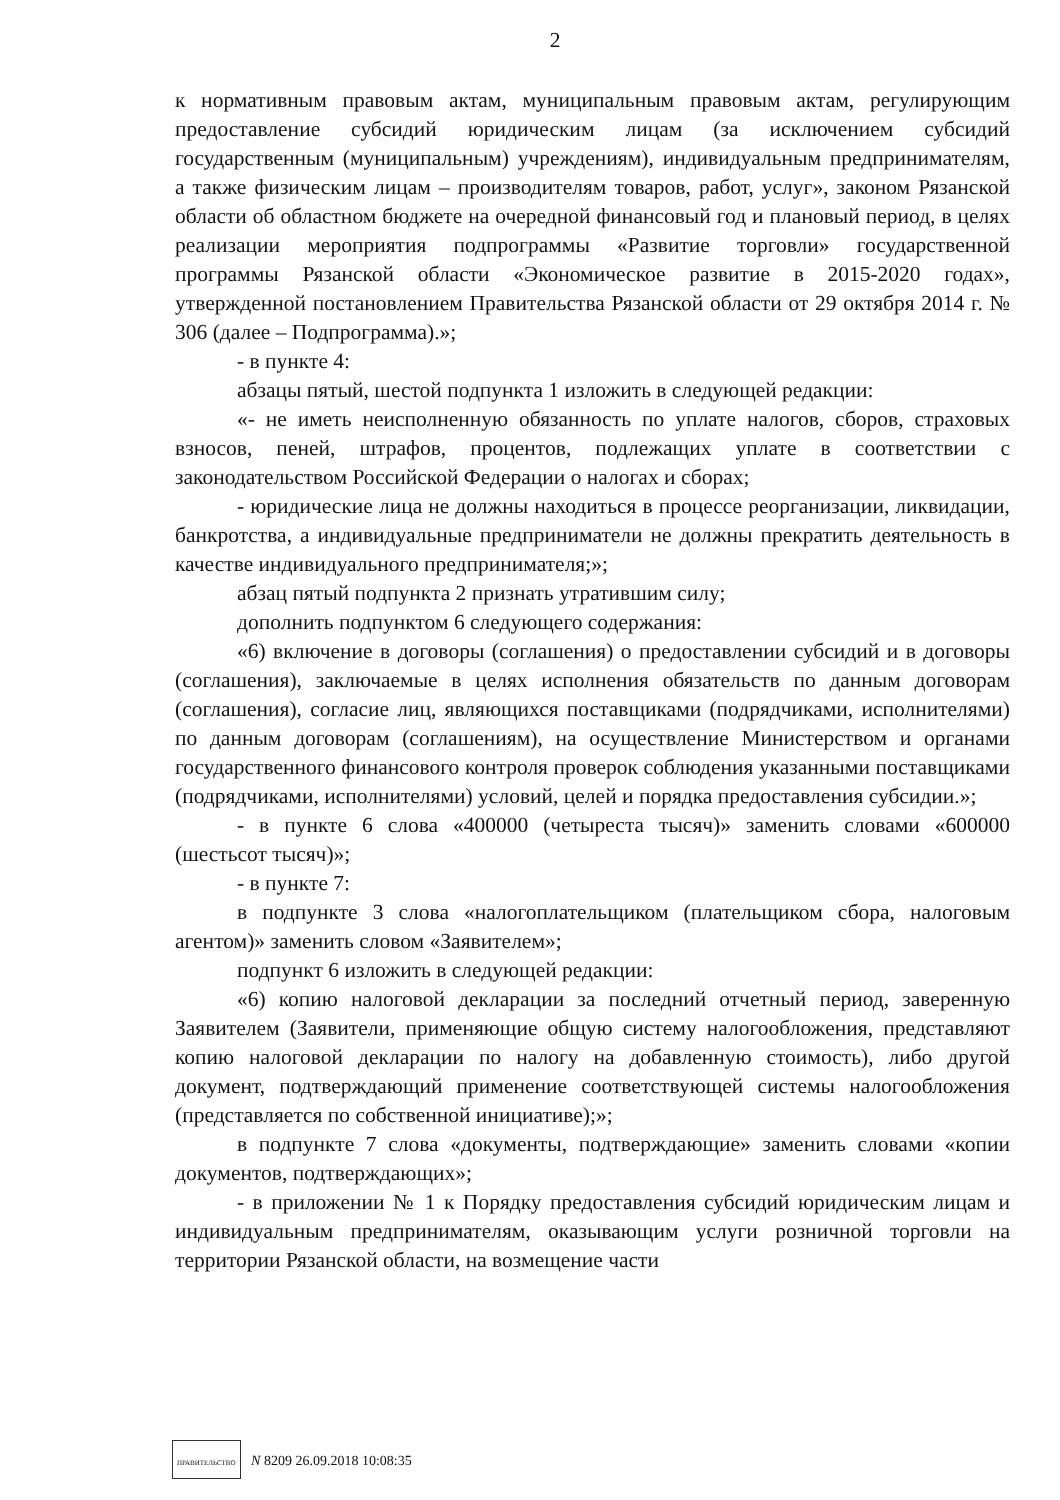2
к нормативным правовым актам, муниципальным правовым актам, регулирующим предоставление субсидий юридическим лицам (за исключением субсидий государственным (муниципальным) учреждениям), индивидуальным предпринимателям, а также физическим лицам – производителям товаров, работ, услуг», законом Рязанской области об областном бюджете на очередной финансовый год и плановый период, в целях реализации мероприятия подпрограммы «Развитие торговли» государственной программы Рязанской области «Экономическое развитие в 2015-2020 годах», утвержденной постановлением Правительства Рязанской области от 29 октября 2014 г. № 306 (далее – Подпрограмма).»;
- в пункте 4:
абзацы пятый, шестой подпункта 1 изложить в следующей редакции:
«- не иметь неисполненную обязанность по уплате налогов, сборов, страховых взносов, пеней, штрафов, процентов, подлежащих уплате в соответствии с законодательством Российской Федерации о налогах и сборах;
- юридические лица не должны находиться в процессе реорганизации, ликвидации, банкротства, а индивидуальные предприниматели не должны прекратить деятельность в качестве индивидуального предпринимателя;»;
абзац пятый подпункта 2 признать утратившим силу;
дополнить подпунктом 6 следующего содержания:
«6) включение в договоры (соглашения) о предоставлении субсидий и в договоры (соглашения), заключаемые в целях исполнения обязательств по данным договорам (соглашения), согласие лиц, являющихся поставщиками (подрядчиками, исполнителями) по данным договорам (соглашениям), на осуществление Министерством и органами государственного финансового контроля проверок соблюдения указанными поставщиками (подрядчиками, исполнителями) условий, целей и порядка предоставления субсидии.»;
- в пункте 6 слова «400000 (четыреста тысяч)» заменить словами «600000 (шестьсот тысяч)»;
- в пункте 7:
в подпункте 3 слова «налогоплательщиком (плательщиком сбора, налоговым агентом)» заменить словом «Заявителем»;
подпункт 6 изложить в следующей редакции:
«6) копию налоговой декларации за последний отчетный период, заверенную Заявителем (Заявители, применяющие общую систему налогообложения, представляют копию налоговой декларации по налогу на добавленную стоимость), либо другой документ, подтверждающий применение соответствующей системы налогообложения (представляется по собственной инициативе);»;
в подпункте 7 слова «документы, подтверждающие» заменить словами «копии документов, подтверждающих»;
- в приложении № 1 к Порядку предоставления субсидий юридическим лицам и индивидуальным предпринимателям, оказывающим услуги розничной торговли на территории Рязанской области, на возмещение части
ПРАВИТЕЛЬСТВО N 8209 26.09.2018 10:08:35